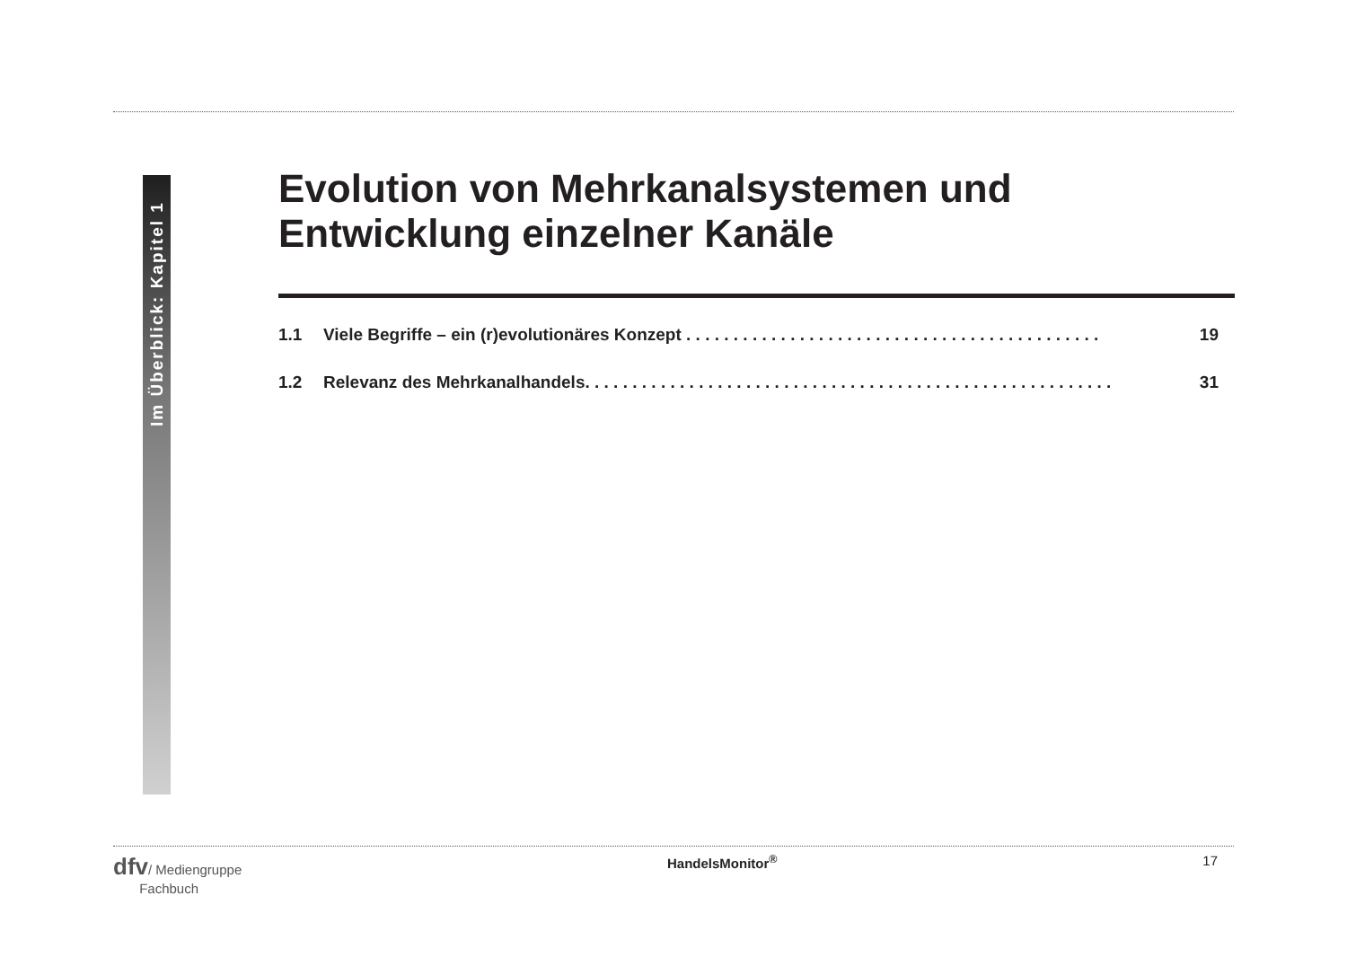Im Überblick: Kapitel 1
Evolution von Mehrkanalsystemen und Entwicklung einzelner Kanäle
1.1 Viele Begriffe – ein (r)evolutionäres Konzept . . . . . . . . . . . . . . . . . . . . . . . . . . . . . . . . . . . . . . . . . . . . 19
1.2 Relevanz des Mehrkanalhandels. . . . . . . . . . . . . . . . . . . . . . . . . . . . . . . . . . . . . . . . . . . . . . . . . . . . . . . . 31
dfv/ Mediengruppe
Fachbuch
HandelsMonitor<sup>®</sup> 17